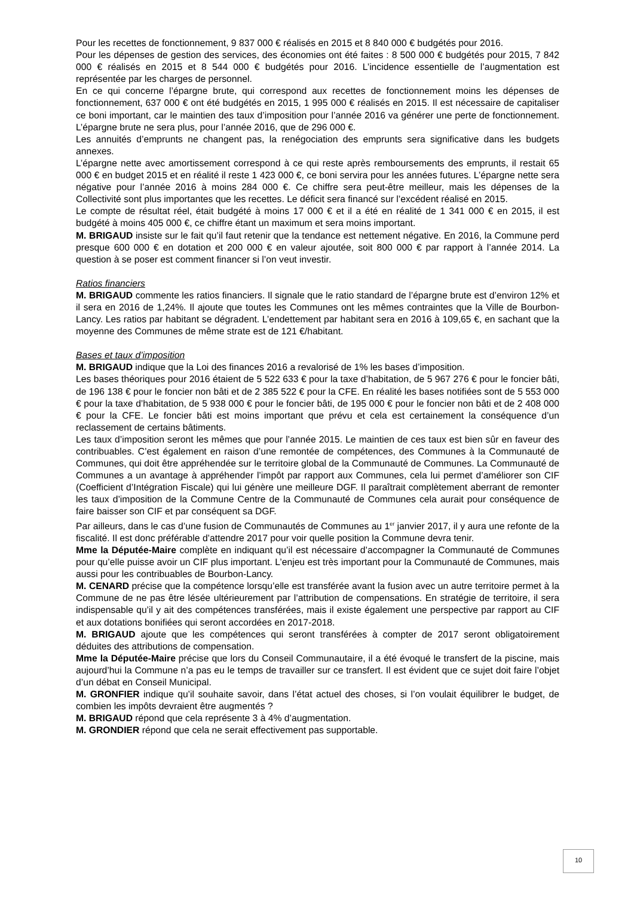Pour les recettes de fonctionnement, 9 837 000 € réalisés en 2015 et 8 840 000 € budgétés pour 2016.
Pour les dépenses de gestion des services, des économies ont été faites : 8 500 000 € budgétés pour 2015, 7 842 000 € réalisés en 2015 et 8 544 000 € budgétés pour 2016. L’incidence essentielle de l’augmentation est représentée par les charges de personnel.
En ce qui concerne l’épargne brute, qui correspond aux recettes de fonctionnement moins les dépenses de fonctionnement, 637 000 € ont été budgétés en 2015, 1 995 000 € réalisés en 2015. Il est nécessaire de capitaliser ce boni important, car le maintien des taux d’imposition pour l’année 2016 va générer une perte de fonctionnement. L’épargne brute ne sera plus, pour l’année 2016, que de 296 000 €.
Les annuités d’emprunts ne changent pas, la renégociation des emprunts sera significative dans les budgets annexes.
L’épargne nette avec amortissement correspond à ce qui reste après remboursements des emprunts, il restait 65 000 € en budget 2015 et en réalité il reste 1 423 000 €, ce boni servira pour les années futures. L’épargne nette sera négative pour l’année 2016 à moins 284 000 €. Ce chiffre sera peut-être meilleur, mais les dépenses de la Collectivité sont plus importantes que les recettes. Le déficit sera financé sur l’excédent réalisé en 2015.
Le compte de résultat réel, était budgété à moins 17 000 € et il a été en réalité de 1 341 000 € en 2015, il est budgété à moins 405 000 €, ce chiffre étant un maximum et sera moins important.
M. BRIGAUD insiste sur le fait qu’il faut retenir que la tendance est nettement négative. En 2016, la Commune perd presque 600 000 € en dotation et 200 000 € en valeur ajoutée, soit 800 000 € par rapport à l’année 2014. La question à se poser est comment financer si l’on veut investir.
Ratios financiers
M. BRIGAUD commente les ratios financiers. Il signale que le ratio standard de l’épargne brute est d’environ 12% et il sera en 2016 de 1,24%. Il ajoute que toutes les Communes ont les mêmes contraintes que la Ville de Bourbon-Lancy. Les ratios par habitant se dégradent. L’endettement par habitant sera en 2016 à 109,65 €, en sachant que la moyenne des Communes de même strate est de 121 €/habitant.
Bases et taux d’imposition
M. BRIGAUD indique que la Loi des finances 2016 a revalorisé de 1% les bases d’imposition.
Les bases théoriques pour 2016 étaient de 5 522 633 € pour la taxe d’habitation, de 5 967 276 € pour le foncier bâti, de 196 138 € pour le foncier non bâti et de 2 385 522 € pour la CFE. En réalité les bases notifiées sont de 5 553 000 € pour la taxe d’habitation, de 5 938 000 € pour le foncier bâti, de 195 000 € pour le foncier non bâti et de 2 408 000 € pour la CFE. Le foncier bâti est moins important que prévu et cela est certainement la conséquence d’un reclassement de certains bâtiments.
Les taux d’imposition seront les mêmes que pour l’année 2015. Le maintien de ces taux est bien sûr en faveur des contribuables. C’est également en raison d’une remontée de compétences, des Communes à la Communauté de Communes, qui doit être appréhendée sur le territoire global de la Communauté de Communes. La Communauté de Communes a un avantage à appréhender l’impôt par rapport aux Communes, cela lui permet d’améliorer son CIF (Coefficient d’Intégration Fiscale) qui lui génère une meilleure DGF. Il paraîtrait complètement aberrant de remonter les taux d’imposition de la Commune Centre de la Communauté de Communes cela aurait pour conséquence de faire baisser son CIF et par conséquent sa DGF.
Par ailleurs, dans le cas d’une fusion de Communautés de Communes au 1<sup>er</sup> janvier 2017, il y aura une refonte de la fiscalité. Il est donc préférable d’attendre 2017 pour voir quelle position la Commune devra tenir.
Mme la Députée-Maire complète en indiquant qu’il est nécessaire d’accompagner la Communauté de Communes pour qu’elle puisse avoir un CIF plus important. L’enjeu est très important pour la Communauté de Communes, mais aussi pour les contribuables de Bourbon-Lancy.
M. CENARD précise que la compétence lorsqu’elle est transférée avant la fusion avec un autre territoire permet à la Commune de ne pas être lésée ultérieurement par l’attribution de compensations. En stratégie de territoire, il sera indispensable qu’il y ait des compétences transférées, mais il existe également une perspective par rapport au CIF et aux dotations bonifiées qui seront accordées en 2017-2018.
M. BRIGAUD ajoute que les compétences qui seront transférées à compter de 2017 seront obligatoirement déduites des attributions de compensation.
Mme la Députée-Maire précise que lors du Conseil Communautaire, il a été évoqué le transfert de la piscine, mais aujourd’hui la Commune n’a pas eu le temps de travailler sur ce transfert. Il est évident que ce sujet doit faire l’objet d’un débat en Conseil Municipal.
M. GRONFIER indique qu’il souhaite savoir, dans l’état actuel des choses, si l’on voulait équilibrer le budget, de combien les impôts devraient être augmentés ?
M. BRIGAUD répond que cela représente 3 à 4% d’augmentation.
M. GRONDIER répond que cela ne serait effectivement pas supportable.
10